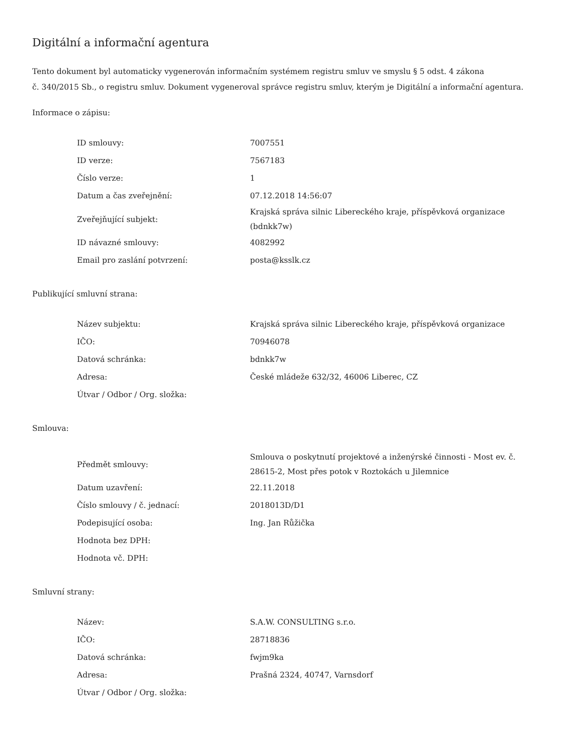Digitální a informační agentura
Tento dokument byl automaticky vygenerován informačním systémem registru smluv ve smyslu § 5 odst. 4 zákona
č. 340/2015 Sb., o registru smluv. Dokument vygeneroval správce registru smluv, kterým je Digitální a informační agentura.
Informace o zápisu:
| ID smlouvy: | 7007551 |
| ID verze: | 7567183 |
| Číslo verze: | 1 |
| Datum a čas zveřejnění: | 07.12.2018 14:56:07 |
| Zveřejňující subjekt: | Krajská správa silnic Libereckého kraje, příspěvková organizace (bdnkk7w) |
| ID návazné smlouvy: | 4082992 |
| Email pro zaslání potvrzení: | posta@ksslk.cz |
Publikující smluvní strana:
| Název subjektu: | Krajská správa silnic Libereckého kraje, příspěvková organizace |
| IČO: | 70946078 |
| Datová schránka: | bdnkk7w |
| Adresa: | České mládeže 632/32, 46006 Liberec, CZ |
| Útvar / Odbor / Org. složka: | |
Smlouva:
| Předmět smlouvy: | Smlouva o poskytnutí projektové a inženýrské činnosti - Most ev. č. 28615-2, Most přes potok v Roztokách u Jilemnice |
| Datum uzavření: | 22.11.2018 |
| Číslo smlouvy / č. jednací: | 2018013D/D1 |
| Podepisující osoba: | Ing. Jan Růžička |
| Hodnota bez DPH: | |
| Hodnota vč. DPH: | |
Smluvní strany:
| Název: | S.A.W. CONSULTING s.r.o. |
| IČO: | 28718836 |
| Datová schránka: | fwjm9ka |
| Adresa: | Prašná 2324, 40747, Varnsdorf |
| Útvar / Odbor / Org. složka: | |